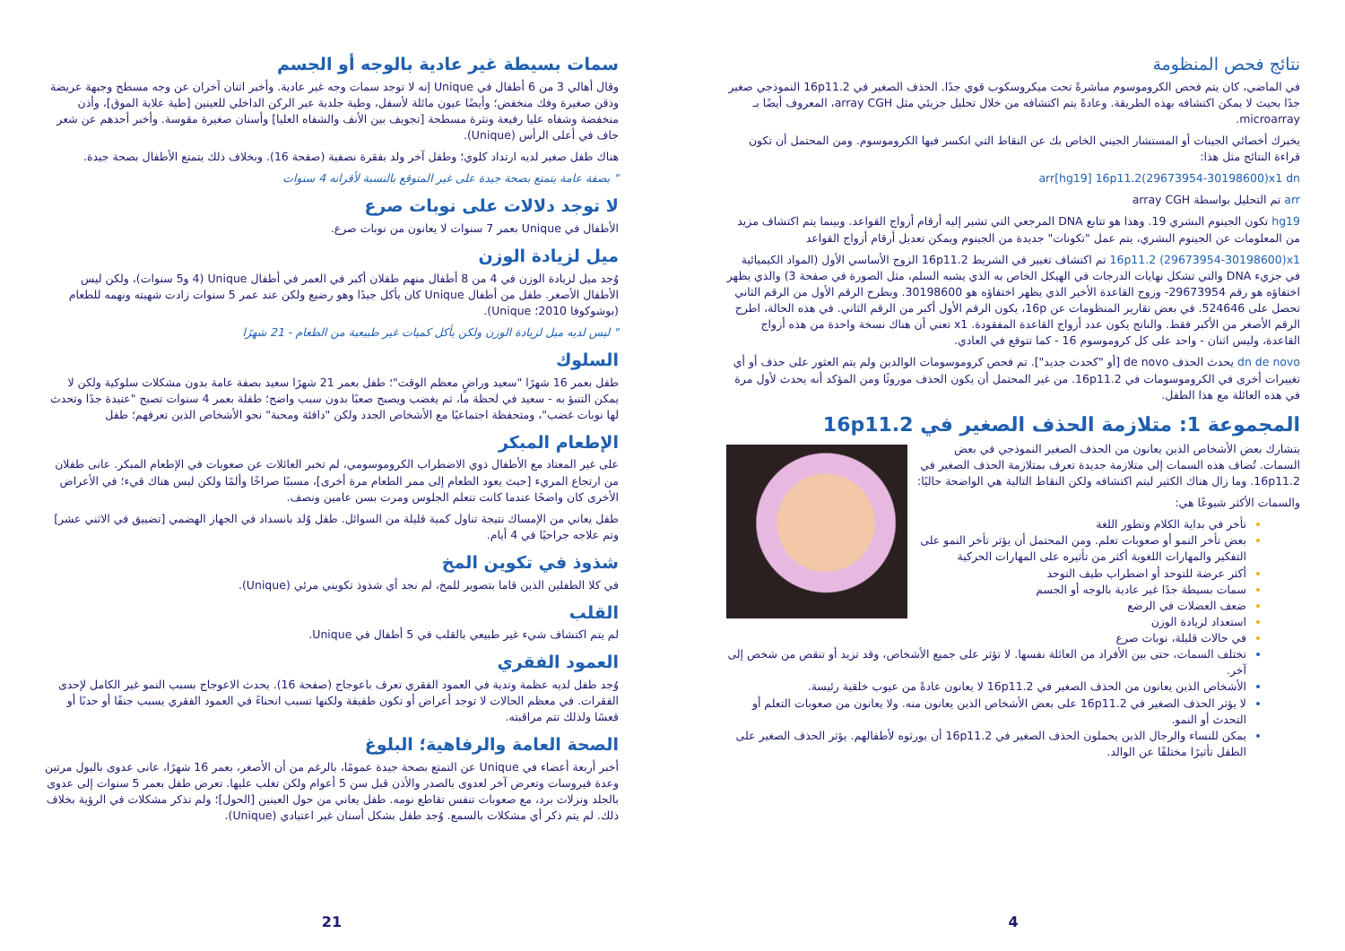سمات بسيطة غير عادية بالوجه أو الجسم
وقال أهالي 3 من 6 أطفال في Unique إنه لا توجد سمات وجه غير عادية. وأخبر اثنان آخران عن وجه مسطح وجبهة عريضة وذقن صغيرة وفك منخفض؛ وأيضًا عيون مائلة لأسفل، وطية جلدية عبر الركن الداخلي للعينين [طية علاية الموق]، وأذن منخفضة وشفاه عليا رفيعة ونثرة مسطحة [تجويف بين الأنف والشفاه العليا] وأسنان صغيرة مقوسة. وأخبر أحدهم عن شعر جاف في أعلى الرأس (Unique).
هناك طفل صغير لديه ارتداد كلوي؛ وطفل آخر ولد بفقرة نصفية (صفحة 16). وبخلاف ذلك يتمتع الأطفال بصحة جيدة.
" بصفة عامة يتمتع بصحة جيدة على غير المتوقع بالنسبة لأقرانه 4 سنوات
لا توجد دلالات على نوبات صرع
الأطفال في Unique بعمر 7 سنوات لا يعانون من نوبات صرع.
ميل لزيادة الوزن
وُجد ميل لزيادة الوزن في 4 من 8 أطفال منهم طفلان أكبر في العمر في أطفال Unique (4 و5 سنوات)، ولكن ليس الأطفال الأصغر. طفل من أطفال Unique كان يأكل جيدًا وهو رضيع ولكن عند عمر 5 سنوات زادت شهيته ونهمه للطعام (بوشوكوفا 2010؛ Unique).
" ليس لديه ميل لزيادة الوزن ولكن يأكل كميات غير طبيعية من الطعام - 21 شهرًا
السلوك
طفل بعمر 16 شهرًا "سعيد وراضٍ معظم الوقت"؛ طفل بعمر 21 شهرًا سعيد بصفة عامة بدون مشكلات سلوكية ولكن لا يمكن التنبؤ به - سعيد في لحظة ما، ثم يغضب ويصبح صعبًا بدون سبب واضح؛ طفلة بعمر 4 سنوات تصبح "عنيدة جدًا وتحدث لها نوبات غضب"، ومتحفظة اجتماعيًا مع الأشخاص الجدد ولكن "دافئة ومحبة" نحو الأشخاص الذين تعرفهم؛ طفل
الإطعام المبكر
على غير المعتاد مع الأطفال ذوي الاضطراب الكروموسومي، لم تخبر العائلات عن صعوبات في الإطعام المبكر. عانى طفلان من ارتجاع المريء [حيث يعود الطعام إلى ممر الطعام مرة أخرى]، مسببًا صراخًا وألمًا ولكن ليس هناك قيء؛ في الأعراض الأخرى كان واضحًا عندما كانت تتعلم الجلوس ومرت بسن عامين ونصف.
طفل يعاني من الإمساك نتيجة تناول كمية قليلة من السوائل. طفل وُلد بانسداد في الجهاز الهضمي [تضييق في الاثني عشر] وتم علاجه جراحيًا في 4 أيام.
شذوذ في تكوين المخ
في كلا الطفلين الذين قاما بتصوير للمخ، لم نجد أي شذوذ تكويني مرئي (Unique).
القلب
لم يتم اكتشاف شيء غير طبيعي بالقلب في 5 أطفال في Unique.
العمود الفقري
وُجد طفل لديه عظمة وتدية في العمود الفقري تعرف باعوجاج (صفحة 16). يحدث الاعوجاج بسبب النمو غير الكامل لإحدى الفقرات. في معظم الحالات لا توجد أعراض أو تكون طفيفة ولكنها تسبب انحناءً في العمود الفقري يسبب جنفًا أو حدبًا أو قعسًا ولذلك تتم مراقبته.
الصحة العامة والرفاهية؛ البلوغ
أخبر أربعة أعضاء في Unique عن التمتع بصحة جيدة عمومًا، بالرغم من أن الأصغر، بعمر 16 شهرًا، عانى عدوى بالبول مرتين وعدة فيروسات وتعرض آخر لعدوى بالصدر والأذن قبل سن 5 أعوام ولكن تغلب عليها. تعرض طفل بعمر 5 سنوات إلى عدوى بالجلد ونزلات برد، مع صعوبات تنفس تقاطع نومه. طفل يعاني من حول العينين [الحول]؛ ولم تذكر مشكلات في الرؤية بخلاف ذلك. لم يتم ذكر أي مشكلات بالسمع. وُجد طفل بشكل أسنان غير اعتيادي (Unique).
21
نتائج فحص المنظومة
في الماضي، كان يتم فحص الكروموسوم مباشرةً تحت ميكروسكوب قوي جدًا. الحذف الصغير في 16p11.2 النموذجي صغير جدًا بحيث لا يمكن اكتشافه بهذه الطريقة. وعادةً يتم اكتشافه من خلال تحليل جزيئي مثل array CGH، المعروف أيضًا بـ microarray.
يخبرك أخصائي الجينات أو المستشار الجيني الخاص بك عن النقاط التي انكسر فيها الكروموسوم. ومن المحتمل أن تكون قراءة النتائج مثل هذا:
arr[hg19] 16p11.2(29673954-30198600)x1 dn
arr تم التحليل بواسطة array CGH
hg19 تكون الجينوم البشري 19. وهذا هو تتابع DNA المرجعي التي تشير إليه أرقام أزواج القواعد. وبينما يتم اكتشاف مزيد من المعلومات عن الجينوم البشري، يتم عمل "تكونات" جديدة من الجينوم ويمكن تعديل أرقام أزواج القواعد
16p11.2 (29673954-30198600)x1 تم اكتشاف تغيير في الشريط 16p11.2 الزوج الأساسي الأول (المواد الكيميائية في جزيء DNA والتي تشكل نهايات الدرجات في الهيكل الخاص به الذي يشبه السلم، مثل الصورة في صفحة 3) والذي يظهر اختفاؤه هو رقم 29673954- وزوج القاعدة الأخير الذي يظهر اختفاؤه هو 30198600. وبطرح الرقم الأول من الرقم الثاني تحصل على 524646. في بعض تقارير المنظومات عن 16p، يكون الرقم الأول أكبر من الرقم الثاني. في هذه الحالة، اطرح الرقم الأصغر من الأكبر فقط. والناتج يكون عدد أزواج القاعدة المفقودة. x1 تعني أن هناك نسخة واحدة من هذه أزواج القاعدة، وليس اثنان - واحد على كل كروموسوم 16 - كما تتوقع في العادي.
dn de novo يحدث الحذف de novo [أو "كحدث جديد"]. تم فحص كروموسومات الوالدين ولم يتم العثور على حذف أو أي تغييرات أخرى في الكروموسومات في 16p11.2. من غير المحتمل أن يكون الحذف موروثًا ومن المؤكد أنه يحدث لأول مرة في هذه العائلة مع هذا الطفل.
المجموعة 1: متلازمة الحذف الصغير في 16p11.2
يتشارك بعض الأشخاص الذين يعانون من الحذف الصغير النموذجي في بعض السمات. تُضاف هذه السمات إلى متلازمة جديدة تعرف بمتلازمة الحذف الصغير في 16p11.2. وما زال هناك الكثير ليتم اكتشافه ولكن النقاط التالية هي الواضحة حاليًا:
والسمات الأكثر شيوعًا هي:
تأخر في بداية الكلام وتطور اللغة
بعض تأخر النمو أو صعوبات تعلم. ومن المحتمل أن يؤثر تأخر النمو على التفكير والمهارات اللغوية أكثر من تأثيره على المهارات الحركية
أكثر عرضة للتوحد أو اضطراب طيف التوحد
سمات بسيطة جدًا غير عادية بالوجه أو الجسم
ضعف العضلات في الرضع
استعداد لزيادة الوزن
في حالات قليلة، نوبات صرع
تختلف السمات، حتى بين الأفراد من العائلة نفسها. لا تؤثر على جميع الأشخاص، وقد تزيد أو تنقص من شخص إلى آخر.
الأشخاص الذين يعانون من الحذف الصغير في 16p11.2 لا يعانون عادةً من عيوب خلقية رئيسة.
لا يؤثر الحذف الصغير في 16p11.2 على بعض الأشخاص الذين يعانون منه. ولا يعانون من صعوبات التعلم أو التحدث أو النمو.
يمكن للنساء والرجال الذين يحملون الحذف الصغير في 16p11.2 أن يورثوه لأطفالهم. يؤثر الحذف الصغير على الطفل تأثيرًا مختلفًا عن الوالد.
4